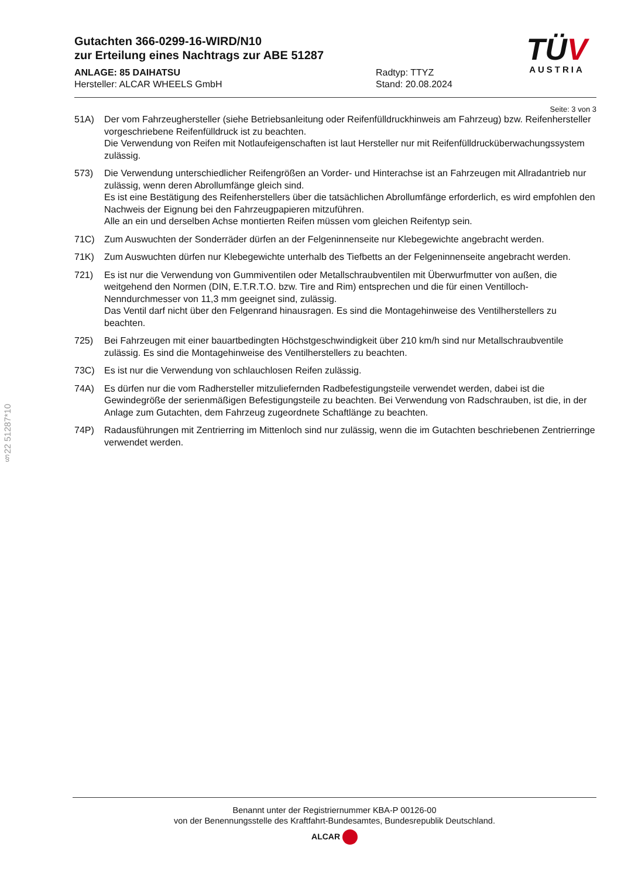Gutachten 366-0299-16-WIRD/N10
zur Erteilung eines Nachtrags zur ABE 51287
ANLAGE: 85 DAIHATSU
Hersteller: ALCAR WHEELS GmbH
Radtyp: TTYZ
Stand: 20.08.2024
TÜV
AUSTRIA
Seite: 3 von 3
51A) Der vom Fahrzeughersteller (siehe Betriebsanleitung oder Reifenfülldruckhinweis am Fahrzeug) bzw. Reifenhersteller vorgeschriebene Reifenfülldruck ist zu beachten.
Die Verwendung von Reifen mit Notlaufeigenschaften ist laut Hersteller nur mit Reifenfülldrucküberwachungssystem zulässig.
573) Die Verwendung unterschiedlicher Reifengrößen an Vorder- und Hinterachse ist an Fahrzeugen mit Allradantrieb nur zulässig, wenn deren Abrollumfänge gleich sind.
Es ist eine Bestätigung des Reifenherstellers über die tatsächlichen Abrollumfänge erforderlich, es wird empfohlen den Nachweis der Eignung bei den Fahrzeugpapieren mitzuführen.
Alle an ein und derselben Achse montierten Reifen müssen vom gleichen Reifentyp sein.
71C) Zum Auswuchten der Sonderräder dürfen an der Felgeninnenseite nur Klebegewichte angebracht werden.
71K) Zum Auswuchten dürfen nur Klebegewichte unterhalb des Tiefbetts an der Felgeninnenseite angebracht werden.
721) Es ist nur die Verwendung von Gummiventilen oder Metallschraubventilen mit Überwurfmutter von außen, die weitgehend den Normen (DIN, E.T.R.T.O. bzw. Tire and Rim) entsprechen und die für einen Ventilloch-Nenndurchmesser von 11,3 mm geeignet sind, zulässig.
Das Ventil darf nicht über den Felgenrand hinausragen. Es sind die Montagehinweise des Ventilherstellers zu beachten.
725) Bei Fahrzeugen mit einer bauartbedingten Höchstgeschwindigkeit über 210 km/h sind nur Metallschraubventile zulässig. Es sind die Montagehinweise des Ventilherstellers zu beachten.
73C) Es ist nur die Verwendung von schlauchlosen Reifen zulässig.
74A) Es dürfen nur die vom Radhersteller mitzuliefernden Radbefestigungsteile verwendet werden, dabei ist die Gewindegröße der serienmäßigen Befestigungsteile zu beachten. Bei Verwendung von Radschrauben, ist die, in der Anlage zum Gutachten, dem Fahrzeug zugeordnete Schaftlänge zu beachten.
74P) Radausführungen mit Zentrierring im Mittenloch sind nur zulässig, wenn die im Gutachten beschriebenen Zentrierringe verwendet werden.
§22 51287*10
Benannt unter der Registriernummer KBA-P 00126-00
von der Benennungsstelle des Kraftfahrt-Bundesamtes, Bundesrepublik Deutschland.
ALCAR